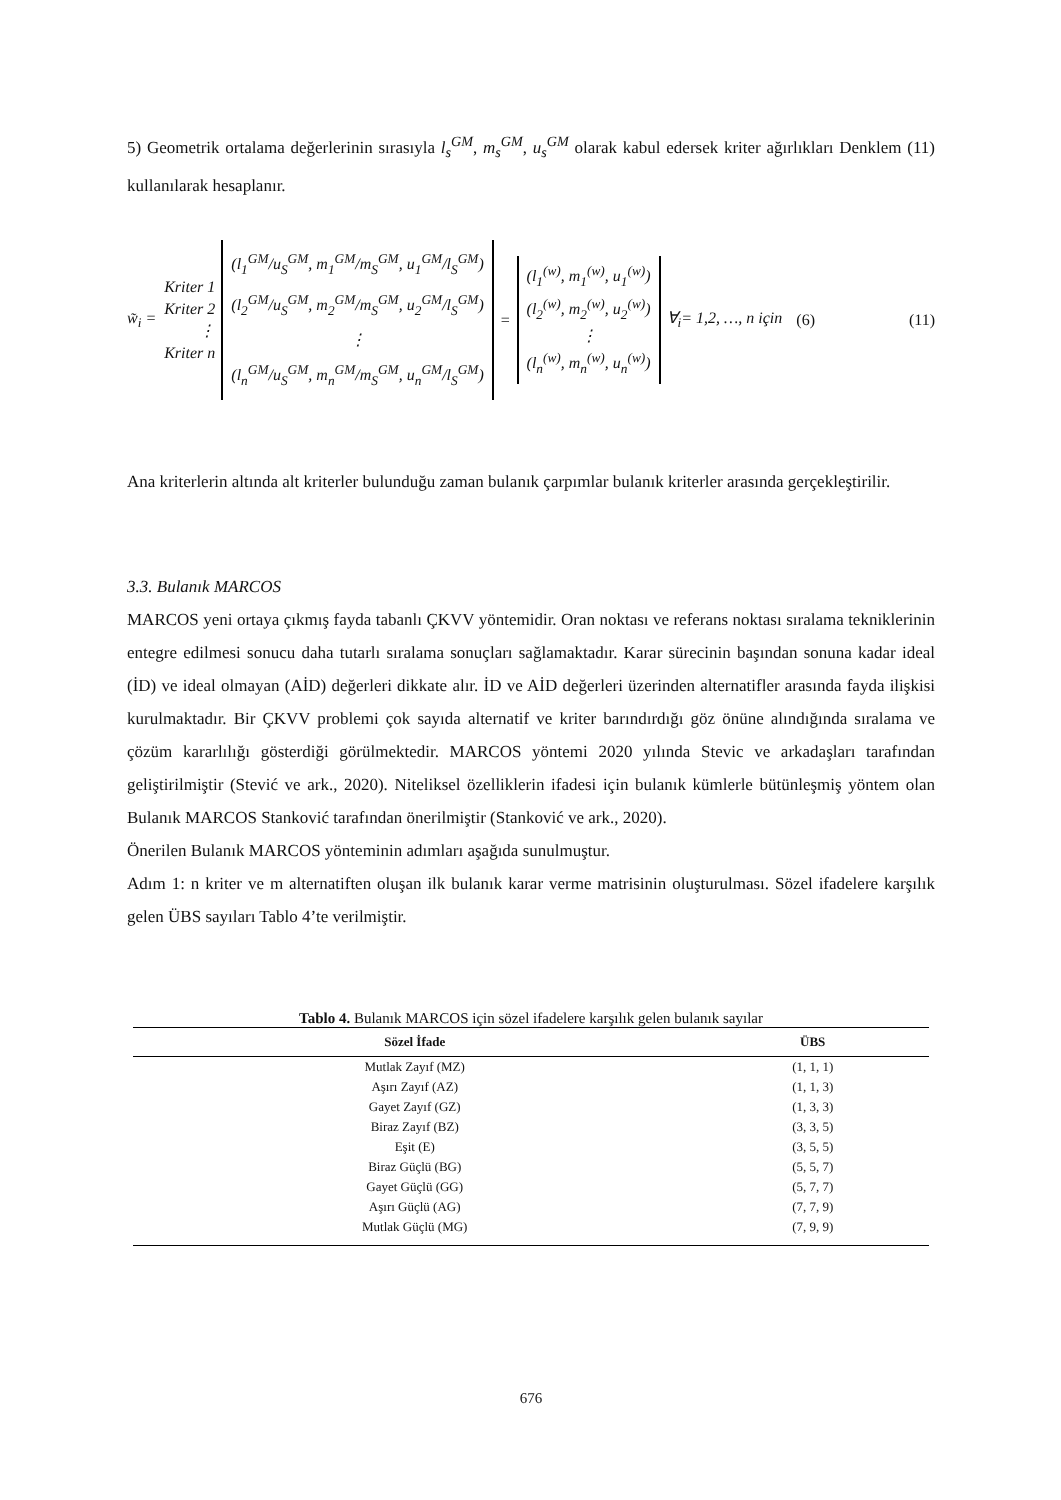5) Geometrik ortalama değerlerinin sırasıyla l<sub>s</sub><sup>GM</sup>, m<sub>s</sub><sup>GM</sup>, u<sub>s</sub><sup>GM</sup> olarak kabul edersek kriter ağırlıkları Denklem (11) kullanılarak hesaplanır.
w̃<sub>i</sub> = Kriter 1
Kriter 2
⋮
Kriter n
(l<sub>1</sub><sup>GM</sup>/u<sub>S</sub><sup>GM</sup>, m<sub>1</sub><sup>GM</sup>/m<sub>S</sub><sup>GM</sup>, u<sub>1</sub><sup>GM</sup>/l<sub>S</sub><sup>GM</sup>)
(l<sub>2</sub><sup>GM</sup>/u<sub>S</sub><sup>GM</sup>, m<sub>2</sub><sup>GM</sup>/m<sub>S</sub><sup>GM</sup>, u<sub>2</sub><sup>GM</sup>/l<sub>S</sub><sup>GM</sup>)
⋮
(l<sub>n</sub><sup>GM</sup>/u<sub>S</sub><sup>GM</sup>, m<sub>n</sub><sup>GM</sup>/m<sub>S</sub><sup>GM</sup>, u<sub>n</sub><sup>GM</sup>/l<sub>S</sub><sup>GM</sup>)
=
(l<sub>1</sub><sup>(w)</sup>, m<sub>1</sub><sup>(w)</sup>, u<sub>1</sub><sup>(w)</sup>)
(l<sub>2</sub><sup>(w)</sup>, m<sub>2</sub><sup>(w)</sup>, u<sub>2</sub><sup>(w)</sup>)
⋮
(l<sub>n</sub><sup>(w)</sup>, m<sub>n</sub><sup>(w)</sup>, u<sub>n</sub><sup>(w)</sup>)
∀<sub>i</sub>= 1,2, …, n için (6) (11)
Ana kriterlerin altında alt kriterler bulunduğu zaman bulanık çarpımlar bulanık kriterler arasında gerçekleştirilir.
3.3. Bulanık MARCOS
MARCOS yeni ortaya çıkmış fayda tabanlı ÇKVV yöntemidir. Oran noktası ve referans noktası sıralama tekniklerinin entegre edilmesi sonucu daha tutarlı sıralama sonuçları sağlamaktadır. Karar sürecinin başından sonuna kadar ideal (İD) ve ideal olmayan (AİD) değerleri dikkate alır. İD ve AİD değerleri üzerinden alternatifler arasında fayda ilişkisi kurulmaktadır. Bir ÇKVV problemi çok sayıda alternatif ve kriter barındırdığı göz önüne alındığında sıralama ve çözüm kararlılığı gösterdiği görülmektedir. MARCOS yöntemi 2020 yılında Stevic ve arkadaşları tarafından geliştirilmiştir (Stević ve ark., 2020). Niteliksel özelliklerin ifadesi için bulanık kümlerle bütünleşmiş yöntem olan Bulanık MARCOS Stanković tarafından önerilmiştir (Stanković ve ark., 2020).
Önerilen Bulanık MARCOS yönteminin adımları aşağıda sunulmuştur.
Adım 1: n kriter ve m alternatiften oluşan ilk bulanık karar verme matrisinin oluşturulması. Sözel ifadelere karşılık gelen ÜBS sayıları Tablo 4’te verilmiştir.
Tablo 4. Bulanık MARCOS için sözel ifadelere karşılık gelen bulanık sayılar
| Sözel İfade | ÜBS |
| --- | --- |
| Mutlak Zayıf (MZ) | (1, 1, 1) |
| Aşırı Zayıf (AZ) | (1, 1, 3) |
| Gayet Zayıf (GZ) | (1, 3, 3) |
| Biraz Zayıf (BZ) | (3, 3, 5) |
| Eşit (E) | (3, 5, 5) |
| Biraz Güçlü (BG) | (5, 5, 7) |
| Gayet Güçlü (GG) | (5, 7, 7) |
| Aşırı Güçlü (AG) | (7, 7, 9) |
| Mutlak Güçlü (MG) | (7, 9, 9) |
676